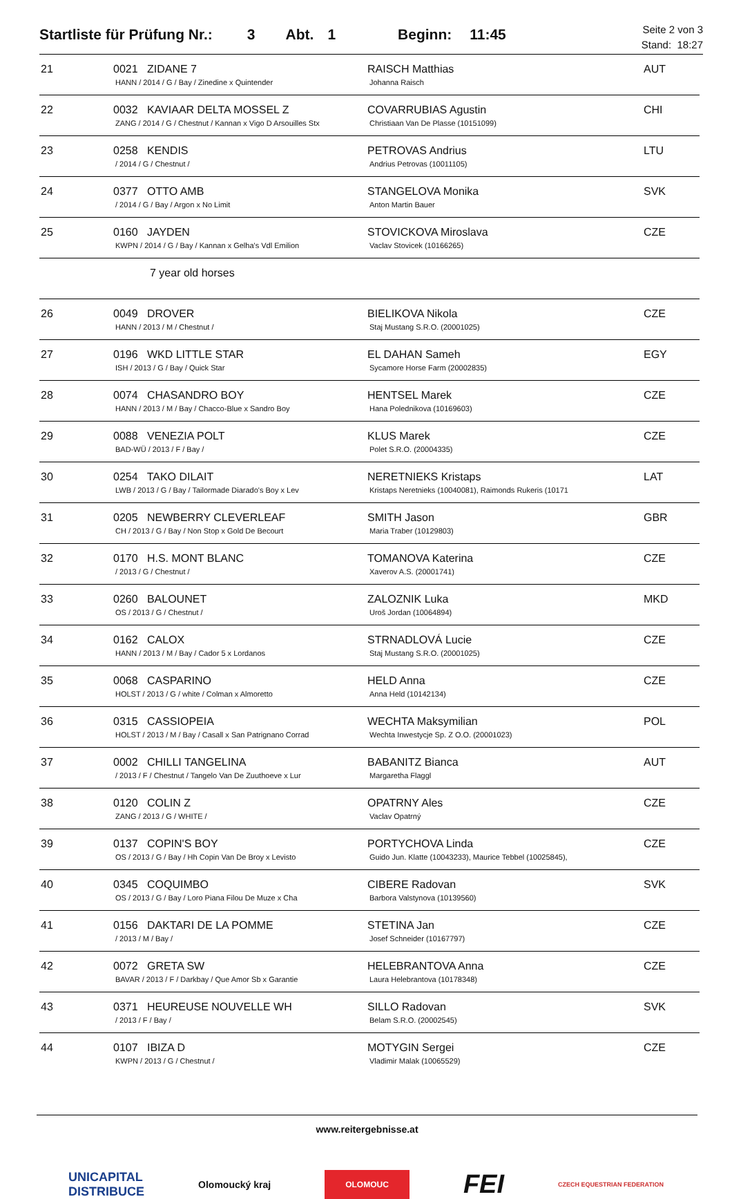Startliste für Prüfung Nr.: 3 Abt. 1 Beginn: 11:45
Seite 2 von 3
Stand: 18:27
| 21 | 0021 ZIDANE 7 HANN / 2014 / G / Bay / Zinedine x Quintender | RAISCH Matthias Johanna Raisch | AUT |
| 22 | 0032 KAVIAAR DELTA MOSSEL Z ZANG / 2014 / G / Chestnut / Kannan x Vigo D Arsouilles Stx | COVARRUBIAS Agustin Christiaan Van De Plasse (10151099) | CHI |
| 23 | 0258 KENDIS / 2014 / G / Chestnut / | PETROVAS Andrius Andrius Petrovas (10011105) | LTU |
| 24 | 0377 OTTO AMB / 2014 / G / Bay / Argon x No Limit | STANGELOVA Monika Anton Martin Bauer | SVK |
| 25 | 0160 JAYDEN KWPN / 2014 / G / Bay / Kannan x Gelha's Vdl Emilion | STOVICKOVA Miroslava Vaclav Stovicek (10166265) | CZE |
| | 7 year old horses | | |
| 26 | 0049 DROVER HANN / 2013 / M / Chestnut / | BIELIKOVA Nikola Staj Mustang S.R.O. (20001025) | CZE |
| 27 | 0196 WKD LITTLE STAR ISH / 2013 / G / Bay / Quick Star | EL DAHAN Sameh Sycamore Horse Farm (20002835) | EGY |
| 28 | 0074 CHASANDRO BOY HANN / 2013 / M / Bay / Chacco-Blue x Sandro Boy | HENTSEL Marek Hana Polednikova (10169603) | CZE |
| 29 | 0088 VENEZIA POLT BAD-WÜ / 2013 / F / Bay / | KLUS Marek Polet S.R.O. (20004335) | CZE |
| 30 | 0254 TAKO DILAIT LWB / 2013 / G / Bay / Tailormade Diarado's Boy x Lev | NERETNIEKS Kristaps Kristaps Neretnieks (10040081), Raimonds Rukeris (10171 | LAT |
| 31 | 0205 NEWBERRY CLEVERLEAF CH / 2013 / G / Bay / Non Stop x Gold De Becourt | SMITH Jason Maria Traber (10129803) | GBR |
| 32 | 0170 H.S. MONT BLANC / 2013 / G / Chestnut / | TOMANOVA Katerina Xaverov A.S. (20001741) | CZE |
| 33 | 0260 BALOUNET OS / 2013 / G / Chestnut / | ZALOZNIK Luka Uroš Jordan (10064894) | MKD |
| 34 | 0162 CALOX HANN / 2013 / M / Bay / Cador 5 x Lordanos | STRNADLOVÁ Lucie Staj Mustang S.R.O. (20001025) | CZE |
| 35 | 0068 CASPARINO HOLST / 2013 / G / white / Colman x Almoretto | HELD Anna Anna Held (10142134) | CZE |
| 36 | 0315 CASSIOPEIA HOLST / 2013 / M / Bay / Casall x San Patrignano Corrad | WECHTA Maksymilian Wechta Inwestycje Sp. Z O.O. (20001023) | POL |
| 37 | 0002 CHILLI TANGELINA / 2013 / F / Chestnut / Tangelo Van De Zuuthoeve x Lur | BABANITZ Bianca Margaretha Flaggl | AUT |
| 38 | 0120 COLIN Z ZANG / 2013 / G / WHITE / | OPATRNY Ales Vaclav Opatrný | CZE |
| 39 | 0137 COPIN'S BOY OS / 2013 / G / Bay / Hh Copin Van De Broy x Levisto | PORTYCHOVA Linda Guido Jun. Klatte (10043233), Maurice Tebbel (10025845), | CZE |
| 40 | 0345 COQUIMBO OS / 2013 / G / Bay / Loro Piana Filou De Muze x Cha | CIBERE Radovan Barbora Valstynova (10139560) | SVK |
| 41 | 0156 DAKTARI DE LA POMME / 2013 / M / Bay / | STETINA Jan Josef Schneider (10167797) | CZE |
| 42 | 0072 GRETA SW BAVAR / 2013 / F / Darkbay / Que Amor Sb x Garantie | HELEBRANTOVA Anna Laura Helebrantova (10178348) | CZE |
| 43 | 0371 HEUREUSE NOUVELLE WH / 2013 / F / Bay / | SILLO Radovan Belam S.R.O. (20002545) | SVK |
| 44 | 0107 IBIZA D KWPN / 2013 / G / Chestnut / | MOTYGIN Sergei Vladimir Malak (10065529) | CZE |
www.reitergebnisse.at
UNICAPITAL
DISTRIBUCE Olomoucký kraj OLOMOUC FEI CZECH EQUESTRIAN FEDERATION